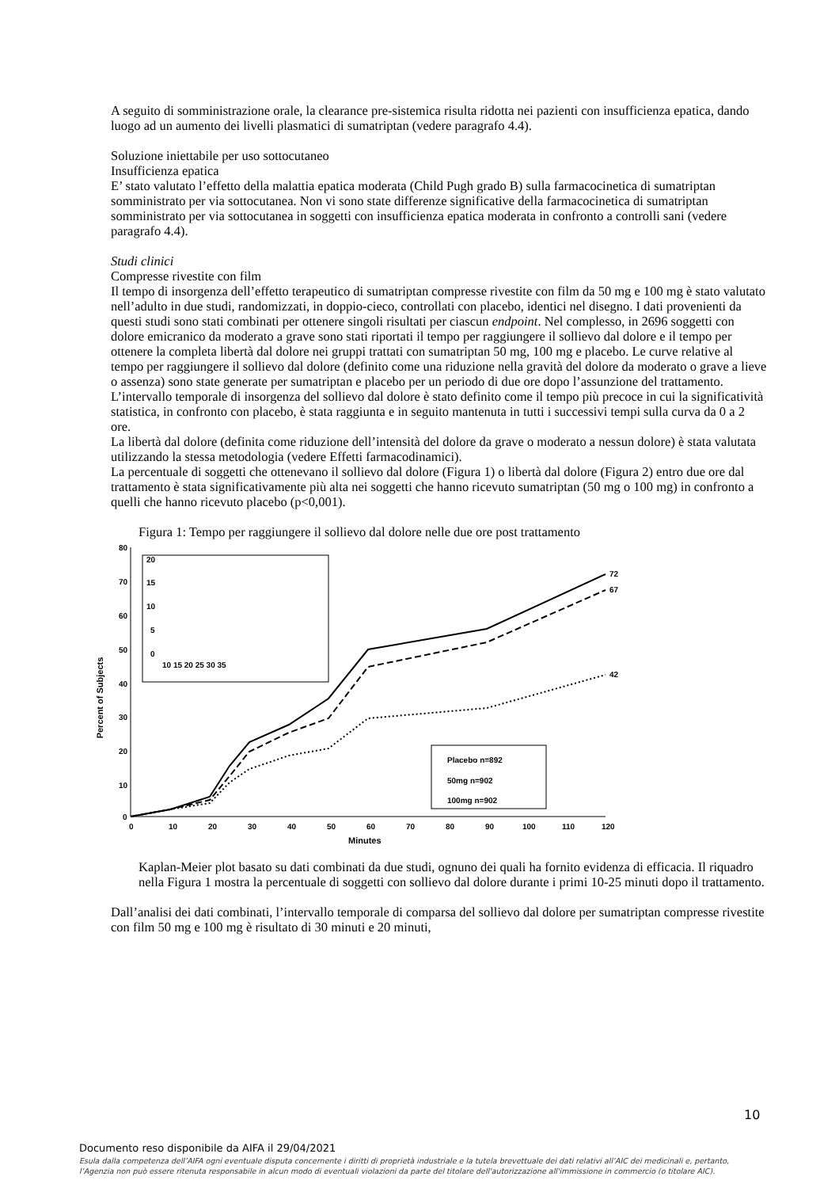A seguito di somministrazione orale, la clearance pre-sistemica risulta ridotta nei pazienti con insufficienza epatica, dando luogo ad un aumento dei livelli plasmatici di sumatriptan (vedere paragrafo 4.4).
Soluzione iniettabile per uso sottocutaneo
Insufficienza epatica
E’ stato valutato l’effetto della malattia epatica moderata (Child Pugh grado B) sulla farmacocinetica di sumatriptan somministrato per via sottocutanea. Non vi sono state differenze significative della farmacocinetica di sumatriptan somministrato per via sottocutanea in soggetti con insufficienza epatica moderata in confronto a controlli sani (vedere paragrafo 4.4).
Studi clinici
Compresse rivestite con film
Il tempo di insorgenza dell’effetto terapeutico di sumatriptan compresse rivestite con film da 50 mg e 100 mg è stato valutato nell’adulto in due studi, randomizzati, in doppio-cieco, controllati con placebo, identici nel disegno. I dati provenienti da questi studi sono stati combinati per ottenere singoli risultati per ciascun endpoint. Nel complesso, in 2696 soggetti con dolore emicranico da moderato a grave sono stati riportati il tempo per raggiungere il sollievo dal dolore e il tempo per ottenere la completa libertà dal dolore nei gruppi trattati con sumatriptan 50 mg, 100 mg e placebo. Le curve relative al tempo per raggiungere il sollievo dal dolore (definito come una riduzione nella gravità del dolore da moderato o grave a lieve o assenza) sono state generate per sumatriptan e placebo per un periodo di due ore dopo l’assunzione del trattamento. L’intervallo temporale di insorgenza del sollievo dal dolore è stato definito come il tempo più precoce in cui la significatività statistica, in confronto con placebo, è stata raggiunta e in seguito mantenuta in tutti i successivi tempi sulla curva da 0 a 2 ore.
La libertà dal dolore (definita come riduzione dell’intensità del dolore da grave o moderato a nessun dolore) è stata valutata utilizzando la stessa metodologia (vedere Effetti farmacodinamici).
La percentuale di soggetti che ottenevano il sollievo dal dolore (Figura 1) o libertà dal dolore (Figura 2) entro due ore dal trattamento è stata significativamente più alta nei soggetti che hanno ricevuto sumatriptan (50 mg o 100 mg) in confronto a quelli che hanno ricevuto placebo (p<0,001).
Figura 1: Tempo per raggiungere il sollievo dal dolore nelle due ore post trattamento
Percent of Subjects
80
70
60
50
40
30
20
10
0
0
10
20
30
40
50
60
70
80
90
100
110
120
Minutes
72
67
42
20
15
10
5
0
10 15 20 25 30 35
Placebo n=892
50mg n=902
100mg n=902
Kaplan-Meier plot basato su dati combinati da due studi, ognuno dei quali ha fornito evidenza di efficacia. Il riquadro nella Figura 1 mostra la percentuale di soggetti con sollievo dal dolore durante i primi 10-25 minuti dopo il trattamento.
Dall’analisi dei dati combinati, l’intervallo temporale di comparsa del sollievo dal dolore per sumatriptan compresse rivestite con film 50 mg e 100 mg è risultato di 30 minuti e 20 minuti,
10
Documento reso disponibile da AIFA il 29/04/2021
Esula dalla competenza dell’AIFA ogni eventuale disputa concernente i diritti di proprietà industriale e la tutela brevettuale dei dati relativi all’AIC dei medicinali e, pertanto, l’Agenzia non può essere ritenuta responsabile in alcun modo di eventuali violazioni da parte del titolare dell'autorizzazione all'immissione in commercio (o titolare AIC).